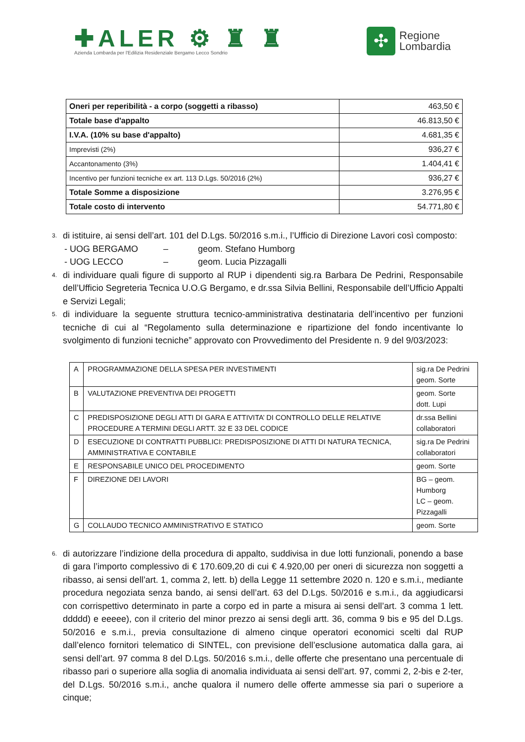✚ALER ⚙ ♜ ♜
Azienda Lombarda per l'Edilizia Residenziale Bergamo Lecco Sondrio
✣
Regione
Lombardia
| Oneri per reperibilità - a corpo (soggetti a ribasso) | 463,50 € |
| Totale base d'appalto | 46.813,50 € |
| I.V.A. (10% su base d'appalto) | 4.681,35 € |
| Imprevisti (2%) | 936,27 € |
| Accantonamento (3%) | 1.404,41 € |
| Incentivo per funzioni tecniche ex art. 113 D.Lgs. 50/2016 (2%) | 936,27 € |
| Totale Somme a disposizione | 3.276,95 € |
| Totale costo di intervento | 54.771,80 € |
3. di istituire, ai sensi dell’art. 101 del D.Lgs. 50/2016 s.m.i., l’Ufficio di Direzione Lavori così composto:
- UOG BERGAMO – geom. Stefano Humborg
- UOG LECCO – geom. Lucia Pizzagalli
4. di individuare quali figure di supporto al RUP i dipendenti sig.ra Barbara De Pedrini, Responsabile dell’Ufficio Segreteria Tecnica U.O.G Bergamo, e dr.ssa Silvia Bellini, Responsabile dell’Ufficio Appalti e Servizi Legali;
5. di individuare la seguente struttura tecnico-amministrativa destinataria dell’incentivo per funzioni tecniche di cui al “Regolamento sulla determinazione e ripartizione del fondo incentivante lo svolgimento di funzioni tecniche” approvato con Provvedimento del Presidente n. 9 del 9/03/2023:
| A | PROGRAMMAZIONE DELLA SPESA PER INVESTIMENTI | sig.ra De Pedrini geom. Sorte |
| B | VALUTAZIONE PREVENTIVA DEI PROGETTI | geom. Sorte dott. Lupi |
| C | PREDISPOSIZIONE DEGLI ATTI DI GARA E ATTIVITA’ DI CONTROLLO DELLE RELATIVE PROCEDURE A TERMINI DEGLI ARTT. 32 E 33 DEL CODICE | dr.ssa Bellini collaboratori |
| D | ESECUZIONE DI CONTRATTI PUBBLICI: PREDISPOSIZIONE DI ATTI DI NATURA TECNICA, AMMINISTRATIVA E CONTABILE | sig.ra De Pedrini collaboratori |
| E | RESPONSABILE UNICO DEL PROCEDIMENTO | geom. Sorte |
| F | DIREZIONE DEI LAVORI | BG – geom. Humborg LC – geom. Pizzagalli |
| G | COLLAUDO TECNICO AMMINISTRATIVO E STATICO | geom. Sorte |
6. di autorizzare l’indizione della procedura di appalto, suddivisa in due lotti funzionali, ponendo a base di gara l’importo complessivo di € 170.609,20 di cui € 4.920,00 per oneri di sicurezza non soggetti a ribasso, ai sensi dell’art. 1, comma 2, lett. b) della Legge 11 settembre 2020 n. 120 e s.m.i., mediante procedura negoziata senza bando, ai sensi dell’art. 63 del D.Lgs. 50/2016 e s.m.i., da aggiudicarsi con corrispettivo determinato in parte a corpo ed in parte a misura ai sensi dell’art. 3 comma 1 lett. ddddd) e eeeee), con il criterio del minor prezzo ai sensi degli artt. 36, comma 9 bis e 95 del D.Lgs. 50/2016 e s.m.i., previa consultazione di almeno cinque operatori economici scelti dal RUP dall’elenco fornitori telematico di SINTEL, con previsione dell’esclusione automatica dalla gara, ai sensi dell’art. 97 comma 8 del D.Lgs. 50/2016 s.m.i., delle offerte che presentano una percentuale di ribasso pari o superiore alla soglia di anomalia individuata ai sensi dell’art. 97, commi 2, 2-bis e 2-ter, del D.Lgs. 50/2016 s.m.i., anche qualora il numero delle offerte ammesse sia pari o superiore a cinque;